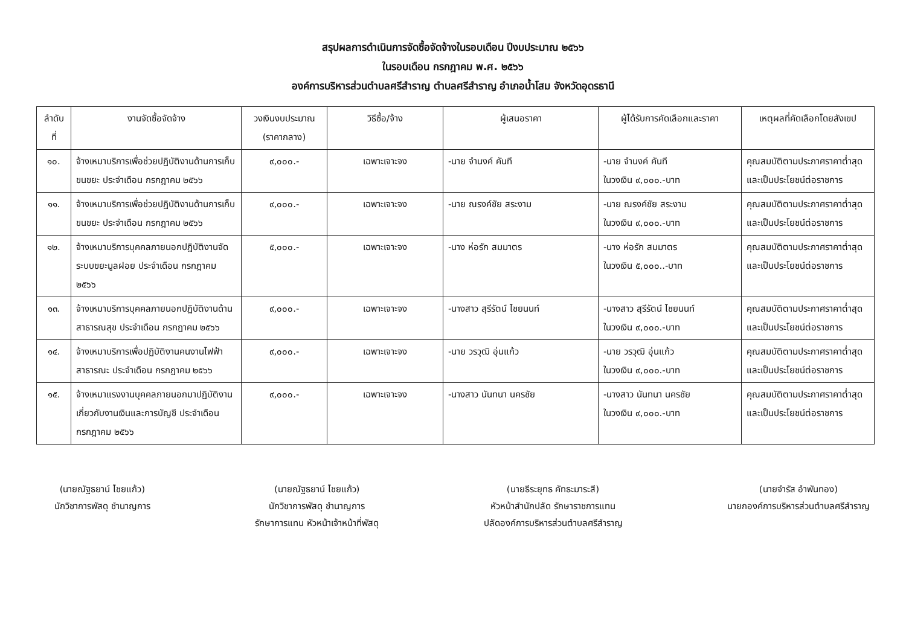สรุปผลการดำเนินการจัดซื้อจัดจ้างในรอบเดือน ปีงบประมาณ ๒๕๖๖
ในรอบเดือน กรกฎาคม พ.ศ. ๒๕๖๖
องค์การบริหารส่วนตำบลศรีสำราญ ตำบลศรีสำราญ อำเภอน้ำโสม จังหวัดอุดรธานี
| ลำดับที่ | งานจัดซื้อจัดจ้าง | วงเงินงบประมาณ (ราคากลาง) | วิธีซื้อ/จ้าง | ผู้เสนอราคา | ผู้ได้รับการคัดเลือกและราคา | เหตุผลที่คัดเลือกโดยสังเขป |
| --- | --- | --- | --- | --- | --- | --- |
| ๑๐. | จ้างเหมาบริการเพื่อช่วยปฏิบัติงานด้านการเก็บขนขยะ ประจำเดือน กรกฎาคม ๒๕๖๖ | ๙,๐๐๐.- | เฉพาะเจาะจง | -นาย จำนงค์ คันที | -นาย จำนงค์ คันที ในวงเงิน ๙,๐๐๐.-บาท | คุณสมบัติตามประกาศราคาต่ำสุดและเป็นประโยชน์ต่อราชการ |
| ๑๑. | จ้างเหมาบริการเพื่อช่วยปฏิบัติงานด้านการเก็บขนขยะ ประจำเดือน กรกฎาคม ๒๕๖๖ | ๙,๐๐๐.- | เฉพาะเจาะจง | -นาย ณรงค์ชัย สระงาม | -นาย ณรงค์ชัย สระงาม ในวงเงิน ๙,๐๐๐.-บาท | คุณสมบัติตามประกาศราคาต่ำสุดและเป็นประโยชน์ต่อราชการ |
| ๑๒. | จ้างเหมาบริการบุคคลภายนอกปฏิบัติงานจัดระบบขยะมูลฝอย ประจำเดือน กรกฎาคม ๒๕๖๖ | ๕,๐๐๐.- | เฉพาะเจาะจง | -นาง ห่อรัก สมมาตร | -นาง ห่อรัก สมมาตร ในวงเงิน ๕,๐๐๐..-บาท | คุณสมบัติตามประกาศราคาต่ำสุดและเป็นประโยชน์ต่อราชการ |
| ๑๓. | จ้างเหมาบริการบุคคลภายนอกปฏิบัติงานด้านสาธารณสุข ประจำเดือน กรกฎาคม ๒๕๖๖ | ๙,๐๐๐.- | เฉพาะเจาะจง | -นางสาว สุรีรัตน์ ไชยนนท์ | -นางสาว สุรีรัตน์ ไชยนนท์ ในวงเงิน ๙,๐๐๐.-บาท | คุณสมบัติตามประกาศราคาต่ำสุดและเป็นประโยชน์ต่อราชการ |
| ๑๔. | จ้างเหมาบริการเพื่อปฏิบัติงานคนงานไฟฟ้าสาธารณะ ประจำเดือน กรกฎาคม ๒๕๖๖ | ๙,๐๐๐.- | เฉพาะเจาะจง | -นาย วรวุฒิ อุ่นแก้ว | -นาย วรวุฒิ อุ่นแก้ว ในวงเงิน ๙,๐๐๐.-บาท | คุณสมบัติตามประกาศราคาต่ำสุดและเป็นประโยชน์ต่อราชการ |
| ๑๕. | จ้างเหมาแรงงานบุคคลภายนอกมาปฏิบัติงานเกี่ยวกับงานเงินและการบัญชี ประจำเดือน กรกฎาคม ๒๕๖๖ | ๙,๐๐๐.- | เฉพาะเจาะจง | -นางสาว นันทนา นครชัย | -นางสาว นันทนา นครชัย ในวงเงิน ๙,๐๐๐.-บาท | คุณสมบัติตามประกาศราคาต่ำสุดและเป็นประโยชน์ต่อราชการ |
(นายณัฐธยาน์ ไชยแก้ว)
นักวิชาการพัสดุ ชำนาญการ
(นายณัฐธยาน์ ไชยแก้ว)
นักวิชาการพัสดุ ชำนาญการ
รักษาการแทน หัวหน้าเจ้าหน้าที่พัสดุ
(นายธีระยุทธ คัทธะมาระสี)
หัวหน้าสำนักปลัด รักษาราชการแทน
ปลัดองค์การบริหารส่วนตำบลศรีสำราญ
(นายจำรัส อำพันทอง)
นายกองค์การบริหารส่วนตำบลศรีสำราญ